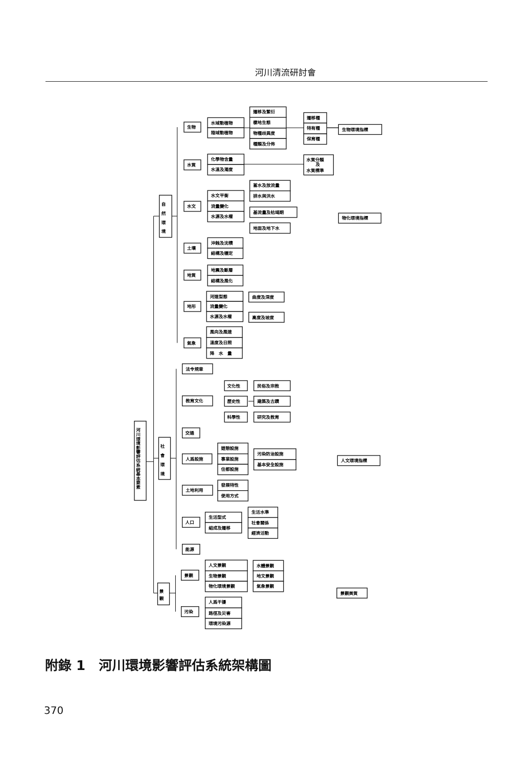河川清流研討會
河川環境影響評估系統基本要素
自然環境
社會環境
景觀
生物
水域動植物
陸域動植物
遷移及繁衍
棲地生態
物種歧異度
種類及分佈
遷移種
特有種
保育種
生物環境指標
水質
化學物含量
水溫及濁度
水質分類
及
水質標準
水文
水文平衡
流量變化
水源及水權
蓄水及放流量
排水與洪水
基流量及枯竭期
地面及地下水
物化環境指標
土壤
沖蝕及沈積
結構及穩定
地質
地震及斷層
結構及風化
地形
河道型態
流量變化
水源及水權
曲度及深度
高度及坡度
氣象
風向及風速
溫度及日照
降　水　量
法令規章
教育文化
文化性
民俗及宗教
歷史性
建築及古蹟
科學性
研究及教育
交通
人爲設施
遊憩設施
事業設施
住都設施
污染防治設施
基本安全設施
人文環境指標
土地利用
發展特性
使用方式
人口
生活型式
組成及遷移
生活水準
社會關係
經濟活動
能源
景觀
人文景觀
生物景觀
物化環境景觀
水體景觀
地文景觀
氣象景觀
景觀美質
污染
人爲干擾
路徑及災害
環境污染源
附錄 1　河川環境影響評估系統架構圖
370